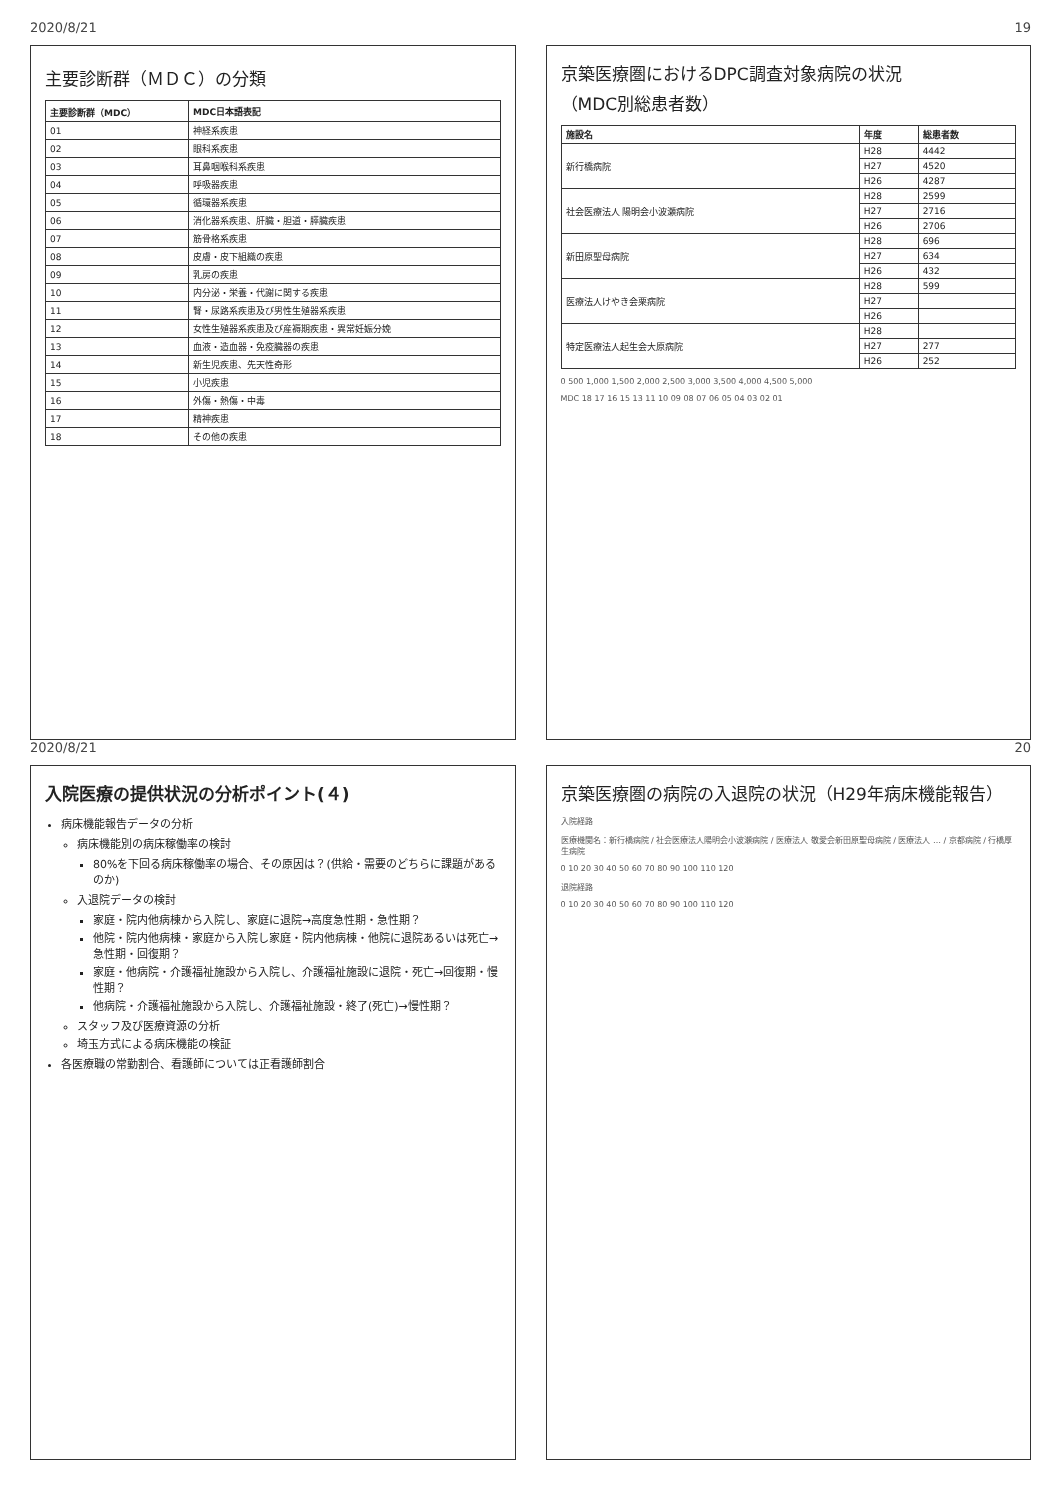2020/8/21 19
主要診断群（ＭＤＣ）の分類
| 主要診断群（MDC） | MDC日本語表記 |
| --- | --- |
| 01 | 神経系疾患 |
| 02 | 眼科系疾患 |
| 03 | 耳鼻咽喉科系疾患 |
| 04 | 呼吸器疾患 |
| 05 | 循環器系疾患 |
| 06 | 消化器系疾患、肝臓・胆道・膵臓疾患 |
| 07 | 筋骨格系疾患 |
| 08 | 皮膚・皮下組織の疾患 |
| 09 | 乳房の疾患 |
| 10 | 内分泌・栄養・代謝に関する疾患 |
| 11 | 腎・尿路系疾患及び男性生殖器系疾患 |
| 12 | 女性生殖器系疾患及び産褥期疾患・異常妊娠分娩 |
| 13 | 血液・造血器・免疫臓器の疾患 |
| 14 | 新生児疾患、先天性奇形 |
| 15 | 小児疾患 |
| 16 | 外傷・熱傷・中毒 |
| 17 | 精神疾患 |
| 18 | その他の疾患 |
京築医療圏におけるDPC調査対象病院の状況
（MDC別総患者数）
| 施設名 | 年度 | 総患者数 |
| --- | --- | --- |
| 新行橋病院 | H28 | 4442 |
| | H27 | 4520 |
| | H26 | 4287 |
| 社会医療法人 陽明会小波瀬病院 | H28 | 2599 |
| | H27 | 2716 |
| | H26 | 2706 |
| 新田原聖母病院 | H28 | 696 |
| | H27 | 634 |
| | H26 | 432 |
| 医療法人けやき会栗病院 | H28 | 599 |
| | H27 | |
| | H26 | |
| 特定医療法人起生会大原病院 | H28 | |
| | H27 | 277 |
| | H26 | 252 |
0 500 1,000 1,500 2,000 2,500 3,000 3,500 4,000 4,500 5,000
MDC 18 17 16 15 13 11 10 09 08 07 06 05 04 03 02 01
2020/8/21 20
入院医療の提供状況の分析ポイント(４)
病床機能報告データの分析
病床機能別の病床稼働率の検討
80%を下回る病床稼働率の場合、その原因は？(供給・需要のどちらに課題があるのか)
入退院データの検討
家庭・院内他病棟から入院し、家庭に退院→高度急性期・急性期？
他院・院内他病棟・家庭から入院し家庭・院内他病棟・他院に退院あるいは死亡→急性期・回復期？
家庭・他病院・介護福祉施設から入院し、介護福祉施設に退院・死亡→回復期・慢性期？
他病院・介護福祉施設から入院し、介護福祉施設・終了(死亡)→慢性期？
スタッフ及び医療資源の分析
埼玉方式による病床機能の検証
各医療職の常勤割合、看護師については正看護師割合
京築医療圏の病院の入退院の状況（H29年病床機能報告）
入院経路
医療機関名：新行橋病院 / 社会医療法人陽明会小波瀬病院 / 医療法人 敬愛会新田原聖母病院 / 医療法人 … / 京都病院 / 行橋厚生病院
0 10 20 30 40 50 60 70 80 90 100 110 120
退院経路
0 10 20 30 40 50 60 70 80 90 100 110 120